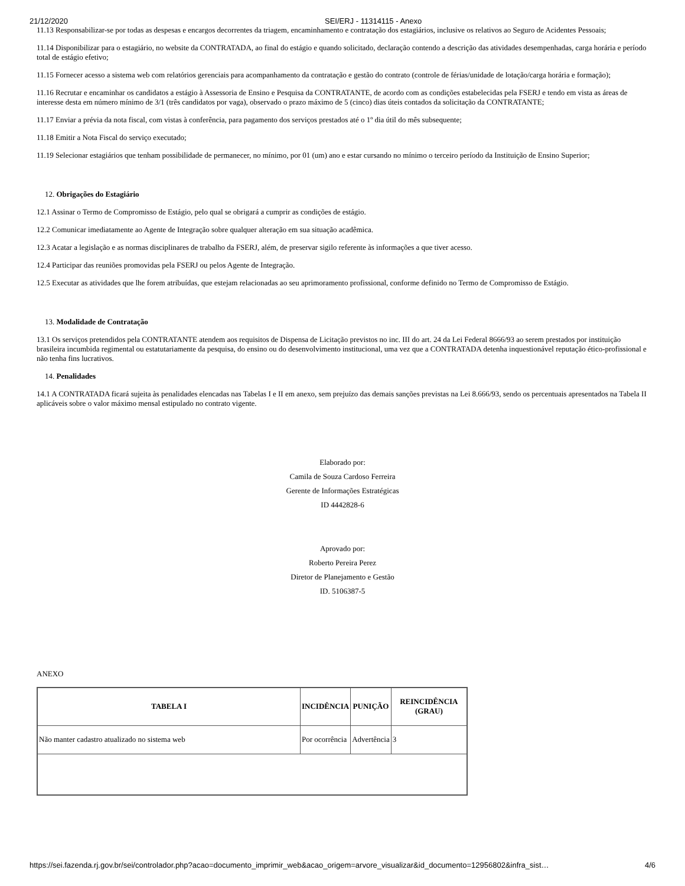21/12/2020 SEI/ERJ - 11314115 - Anexo
11.13 Responsabilizar-se por todas as despesas e encargos decorrentes da triagem, encaminhamento e contratação dos estagiários, inclusive os relativos ao Seguro de Acidentes Pessoais;
11.14 Disponibilizar para o estagiário, no website da CONTRATADA, ao final do estágio e quando solicitado, declaração contendo a descrição das atividades desempenhadas, carga horária e período total de estágio efetivo;
11.15 Fornecer acesso a sistema web com relatórios gerenciais para acompanhamento da contratação e gestão do contrato (controle de férias/unidade de lotação/carga horária e formação);
11.16 Recrutar e encaminhar os candidatos a estágio à Assessoria de Ensino e Pesquisa da CONTRATANTE, de acordo com as condições estabelecidas pela FSERJ e tendo em vista as áreas de interesse desta em número mínimo de 3/1 (três candidatos por vaga), observado o prazo máximo de 5 (cinco) dias úteis contados da solicitação da CONTRATANTE;
11.17 Enviar a prévia da nota fiscal, com vistas à conferência, para pagamento dos serviços prestados até o 1º dia útil do mês subsequente;
11.18 Emitir a Nota Fiscal do serviço executado;
11.19 Selecionar estagiários que tenham possibilidade de permanecer, no mínimo, por 01 (um) ano e estar cursando no mínimo o terceiro período da Instituição de Ensino Superior;
12. Obrigações do Estagiário
12.1 Assinar o Termo de Compromisso de Estágio, pelo qual se obrigará a cumprir as condições de estágio.
12.2 Comunicar imediatamente ao Agente de Integração sobre qualquer alteração em sua situação acadêmica.
12.3 Acatar a legislação e as normas disciplinares de trabalho da FSERJ, além, de preservar sigilo referente às informações a que tiver acesso.
12.4 Participar das reuniões promovidas pela FSERJ ou pelos Agente de Integração.
12.5 Executar as atividades que lhe forem atribuídas, que estejam relacionadas ao seu aprimoramento profissional, conforme definido no Termo de Compromisso de Estágio.
13. Modalidade de Contratação
13.1 Os serviços pretendidos pela CONTRATANTE atendem aos requisitos de Dispensa de Licitação previstos no inc. III do art. 24 da Lei Federal 8666/93 ao serem prestados por instituição brasileira incumbida regimental ou estatutariamente da pesquisa, do ensino ou do desenvolvimento institucional, uma vez que a CONTRATADA detenha inquestionável reputação ético-profissional e não tenha fins lucrativos.
14. Penalidades
14.1 A CONTRATADA ficará sujeita às penalidades elencadas nas Tabelas I e II em anexo, sem prejuízo das demais sanções previstas na Lei 8.666/93, sendo os percentuais apresentados na Tabela II aplicáveis sobre o valor máximo mensal estipulado no contrato vigente.
Elaborado por:
Camila de Souza Cardoso Ferreira
Gerente de Informações Estratégicas
ID 4442828-6
Aprovado por:
Roberto Pereira Perez
Diretor de Planejamento e Gestão
ID. 5106387-5
ANEXO
| TABELA I | INCIDÊNCIA | PUNIÇÃO | REINCIDÊNCIA (GRAU) |
| --- | --- | --- | --- |
| Não manter cadastro atualizado no sistema web | Por ocorrência | Advertência | 3 |
https://sei.fazenda.rj.gov.br/sei/controlador.php?acao=documento_imprimir_web&acao_origem=arvore_visualizar&id_documento=12956802&infra_sist… 4/6